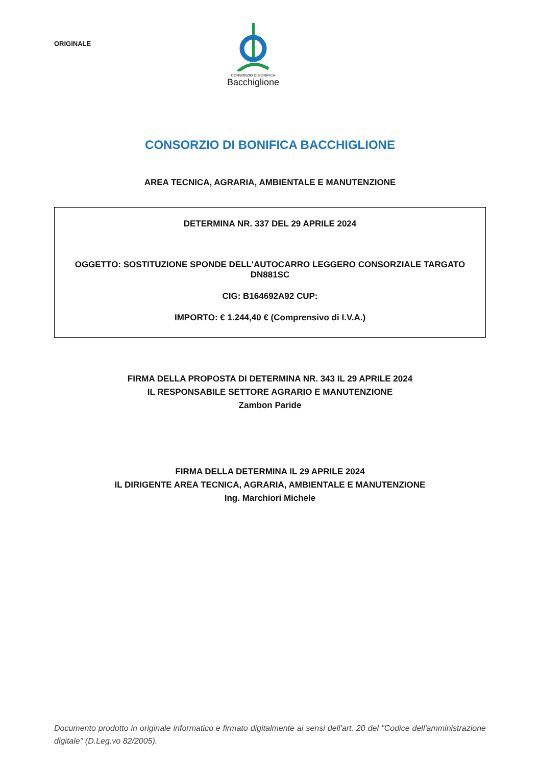ORIGINALE
CONSORZIO DI BONIFICA
Bacchiglione
CONSORZIO DI BONIFICA BACCHIGLIONE
AREA TECNICA, AGRARIA, AMBIENTALE E MANUTENZIONE
DETERMINA NR. 337 DEL 29 APRILE 2024
OGGETTO: SOSTITUZIONE SPONDE DELL'AUTOCARRO LEGGERO CONSORZIALE TARGATO DN881SC
CIG: B164692A92 CUP:
IMPORTO: € 1.244,40 € (Comprensivo di I.V.A.)
FIRMA DELLA PROPOSTA DI DETERMINA NR. 343 IL 29 APRILE 2024
IL RESPONSABILE SETTORE AGRARIO E MANUTENZIONE
Zambon Paride
FIRMA DELLA DETERMINA IL 29 APRILE 2024
IL DIRIGENTE AREA TECNICA, AGRARIA, AMBIENTALE E MANUTENZIONE
Ing. Marchiori Michele
Documento prodotto in originale informatico e firmato digitalmente ai sensi dell'art. 20 del "Codice dell'amministrazione digitale" (D.Leg.vo 82/2005).